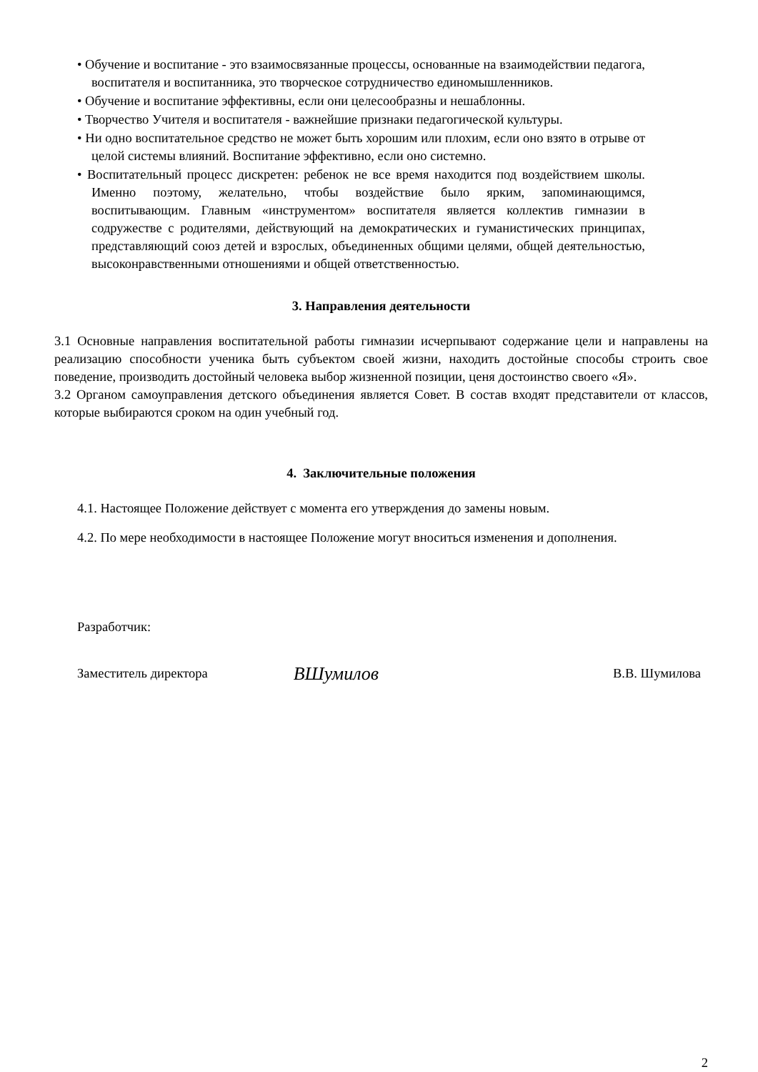• Обучение и воспитание - это взаимосвязанные процессы, основанные на взаимодействии педагога, воспитателя и воспитанника, это творческое сотрудничество единомышленников.
• Обучение и воспитание эффективны, если они целесообразны и нешаблонны.
• Творчество Учителя и воспитателя - важнейшие признаки педагогической культуры.
• Ни одно воспитательное средство не может быть хорошим или плохим, если оно взято в отрыве от целой системы влияний. Воспитание эффективно, если оно системно.
• Воспитательный процесс дискретен: ребенок не все время находится под воздействием школы. Именно поэтому, желательно, чтобы воздействие было ярким, запоминающимся, воспитывающим. Главным «инструментом» воспитателя является коллектив гимназии в содружестве с родителями, действующий на демократических и гуманистических принципах, представляющий союз детей и взрослых, объединенных общими целями, общей деятельностью, высоконравственными отношениями и общей ответственностью.
3. Направления деятельности
3.1 Основные направления воспитательной работы гимназии исчерпывают содержание цели и направлены на реализацию способности ученика быть субъектом своей жизни, находить достойные способы строить свое поведение, производить достойный человека выбор жизненной позиции, ценя достоинство своего «Я».
3.2 Органом самоуправления детского объединения является Совет. В состав входят представители от классов, которые выбираются сроком на один учебный год.
4. Заключительные положения
4.1. Настоящее Положение действует с момента его утверждения до замены новым.
4.2. По мере необходимости в настоящее Положение могут вноситься изменения и дополнения.
Разработчик:
Заместитель директора ВШумилов В.В. Шумилова
2